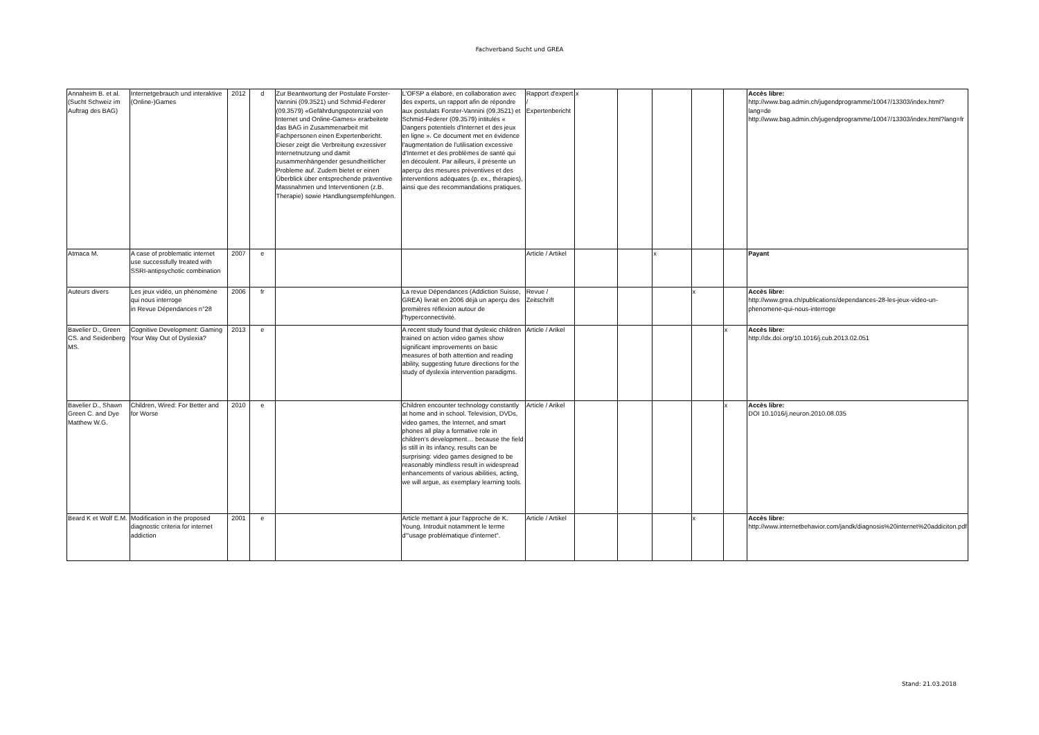Fachverband Sucht und GREA
| Annaheim B. et al. (Sucht Schweiz im Auftrag des BAG) | Internetgebrauch und interaktive (Online-)Games | 2012 | d | Zur Beantwortung der Postulate Forster-Vannini (09.3521) und Schmid-Federer (09.3579) «Gefährdungspotenzial von Internet und Online-Games» erarbeitete das BAG in Zusammenarbeit mit Fachpersonen einen Expertenbericht. Dieser zeigt die Verbreitung exzessiver Internetnutzung und damit zusammenhängender gesundheitlicher Probleme auf. Zudem bietet er einen Überblick über entsprechende präventive Massnahmen und Interventionen (z.B. Therapie) sowie Handlungsempfehlungen. | L'OFSP a élaboré, en collaboration avec des experts, un rapport afin de répondre aux postulats Forster-Vannini (09.3521) et Schmid-Federer (09.3579) intitulés « Dangers potentiels d'Internet et des jeux en ligne ». Ce document met en évidence l'augmentation de l'utilisation excessive d'Internet et des problèmes de santé qui en découlent. Par ailleurs, il présente un aperçu des mesures préventives et des interventions adéquates (p. ex., thérapies), ainsi que des recommandations pratiques. | Rapport d'expert / Expertenbericht | x | | | | | Accès libre: http://www.bag.admin.ch/jugendprogramme/10047/13303/index.html?lang=de http://www.bag.admin.ch/jugendprogramme/10047/13303/index.html?lang=fr |
| Atmaca M. | A case of problematic internet use successfully treated with SSRI-antipsychotic combination | 2007 | e | | | Article / Artikel | | | x | | | Payant |
| Auteurs divers | Les jeux vidéo, un phénomène qui nous interroge in Revue Dépendances n°28 | 2006 | fr | | La revue Dépendances (Addiction Suisse, GREA) livrait en 2006 déjà un aperçu des premières réflexion autour de l'hyperconnectivité. | Revue / Zeitschrift | | | | x | | Accès libre: http://www.grea.ch/publications/dependances-28-les-jeux-video-un-phenomene-qui-nous-interroge |
| Bavelier D., Green CS. and Seidenberg MS. | Cognitive Development: Gaming Your Way Out of Dyslexia? | 2013 | e | | A recent study found that dyslexic children trained on action video games show significant improvements on basic measures of both attention and reading ability, suggesting future directions for the study of dyslexia intervention paradigms. | Article / Arikel | | | | | x | Accès libre: http://dx.doi.org/10.1016/j.cub.2013.02.051 |
| Bavelier D., Shawn Green C. and Dye Matthew W.G. | Children, Wired: For Better and for Worse | 2010 | e | | Children encounter technology constantly at home and in school. Television, DVDs, video games, the Internet, and smart phones all play a formative role in children’s development… because the field is still in its infancy, results can be surprising: video games designed to be reasonably mindless result in widespread enhancements of various abilities, acting, we will argue, as exemplary learning tools. | Article / Arikel | | | | | x | Accès libre: DOI 10.1016/j.neuron.2010.08.035 |
| Beard K et Wolf E.M. | Modification in the proposed diagnostic criteria for internet addiction | 2001 | e | | Article mettant à jour l'approche de K. Young. Introduit notamment le terme d'"usage problématique d'internet". | Article / Artikel | | | | x | | Accès libre: http://www.internetbehavior.com/jandk/diagnosis%20internet%20addiciton.pdf |
Stand: 21.03.2018